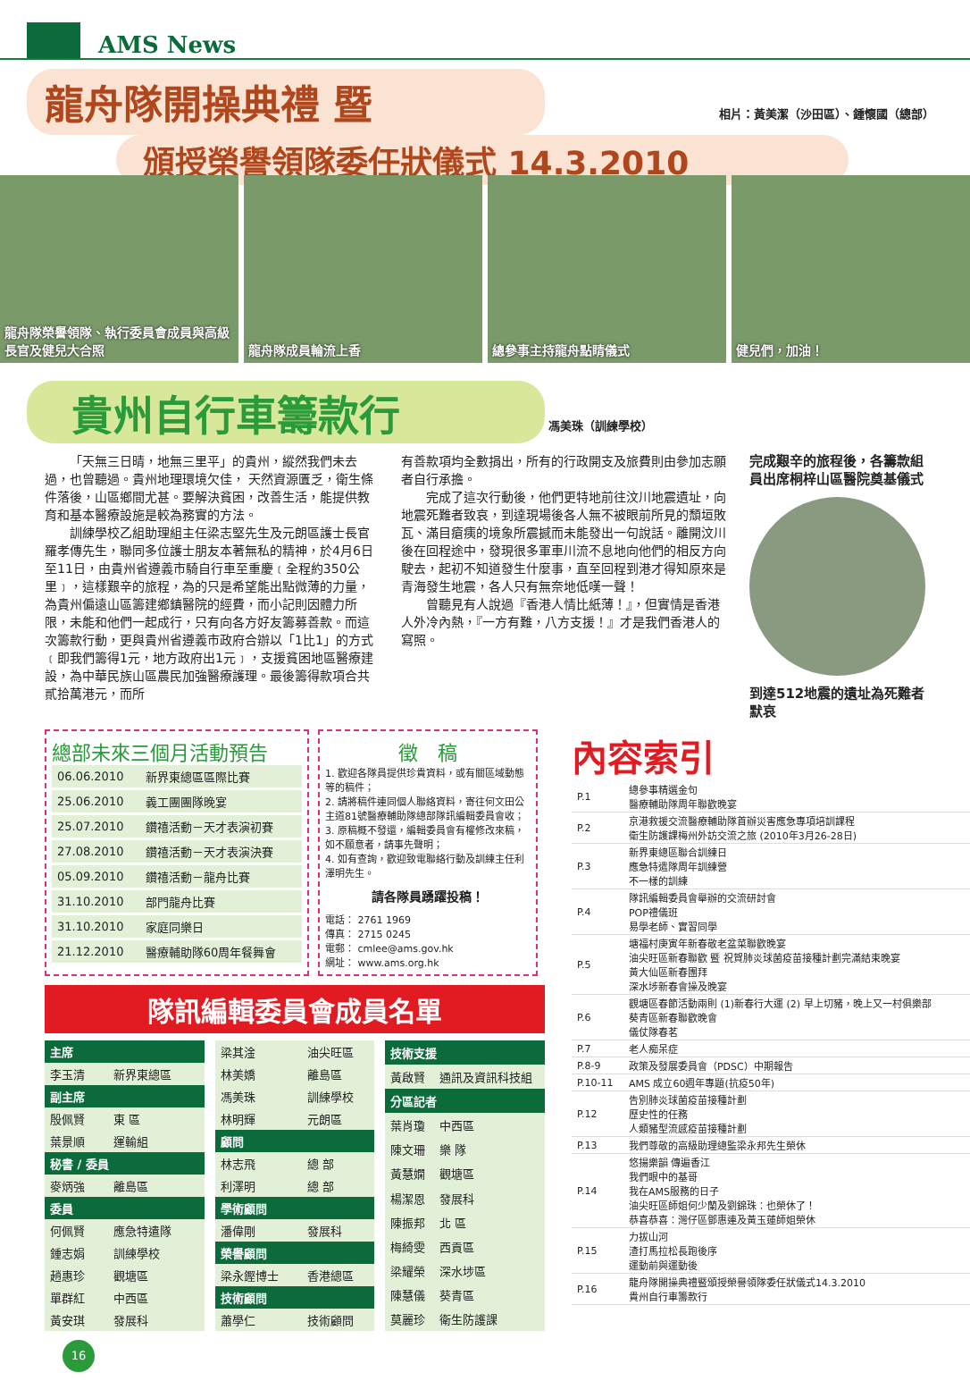AMS News
龍舟隊開操典禮 暨
頒授榮譽領隊委任狀儀式 14.3.2010
相片：黃美潔（沙田區）、鍾懷國（總部）
龍舟隊榮譽領隊、執行委員會成員與高級長官及健兒大合照
龍舟隊成員輪流上香 總參事主持龍舟點睛儀式 健兒們，加油！
貴州自行車籌款行
馮美珠（訓練學校）
「天無三日晴，地無三里平」的貴州，縱然我們未去過，也曾聽過。貴州地理環境欠佳， 天然資源匱乏，衛生條件落後，山區鄉間尤甚。要解決貧困，改善生活，能提供教育和基本醫療設施是較為務實的方法。
訓練學校乙組助理組主任梁志堅先生及元朗區護士長官羅孝傳先生，聯同多位護士朋友本著無私的精神，於4月6日至11日，由貴州省遵義市騎自行車至重慶﹝全程約350公里﹞，這樣艱辛的旅程，為的只是希望能出點微薄的力量，為貴州偏遠山區籌建鄉鎮醫院的經費，而小記則因體力所限，未能和他們一起成行，只有向各方好友籌募善款。而這次籌款行動，更與貴州省遵義市政府合辦以「1比1」的方式﹝即我們籌得1元，地方政府出1元﹞，支援貧困地區醫療建設，為中華民族山區農民加強醫療護理。最後籌得款項合共貳拾萬港元，而所
有善款項均全數捐出，所有的行政開支及旅費則由參加志願者自行承擔。
完成了這次行動後，他們更特地前往汶川地震遺址，向地震死難者致哀，到達現場後各人無不被眼前所見的頹垣敗瓦、滿目瘡痍的境象所震撼而未能發出一句說話。離開汶川後在回程途中，發現很多軍車川流不息地向他們的相反方向駛去，起初不知道發生什麼事，直至回程到港才得知原來是青海發生地震，各人只有無奈地低嘆一聲！
曾聽見有人說過『香港人情比紙薄！』，但實情是香港人外冷內熱，『一方有難，八方支援！』才是我們香港人的寫照。
完成艱辛的旅程後，各籌款組員出席桐梓山區醫院奠基儀式
到達512地震的遺址為死難者默哀
總部未來三個月活動預告
| 06.06.2010 | 新界東總區區際比賽 |
| 25.06.2010 | 義工團團隊晚宴 |
| 25.07.2010 | 鑽禧活動－天才表演初賽 |
| 27.08.2010 | 鑽禧活動－天才表演決賽 |
| 05.09.2010 | 鑽禧活動－龍舟比賽 |
| 31.10.2010 | 部門龍舟比賽 |
| 31.10.2010 | 家庭同樂日 |
| 21.12.2010 | 醫療輔助隊60周年餐舞會 |
徵　稿
1. 歡迎各隊員提供珍貴資料，或有關區域動態等的稿件；
2. 請將稿件連同個人聯絡資料，寄往何文田公主道81號醫療輔助隊總部隊訊編輯委員會收；
3. 原稿概不發還，編輯委員會有權修改來稿，如不願意者，請事先聲明；
4. 如有查詢，歡迎致電聯絡行動及訓練主任利澤明先生。
請各隊員踴躍投稿！
電話： 2761 1969
傳真： 2715 0245
電郵： cmlee@ams.gov.hk
網址： www.ams.org.hk
隊訊編輯委員會成員名單
| 主席 | |
| --- | --- |
| 李玉清 | 新界東總區 |
| 副主席 | |
| 殷佩賢 | 東 區 |
| 葉景順 | 運輸組 |
| 秘書 / 委員 | |
| 麥炳強 | 離島區 |
| 委員 | |
| 何佩賢 | 應急特遣隊 |
| 鍾志娟 | 訓練學校 |
| 趙惠珍 | 觀塘區 |
| 單群紅 | 中西區 |
| 黃安琪 | 發展科 |
| 梁其淦 | 油尖旺區 |
| 林美嬌 | 離島區 |
| 馮美珠 | 訓練學校 |
| 林明輝 | 元朗區 |
| 顧問 | |
| 林志飛 | 總 部 |
| 利澤明 | 總 部 |
| 學術顧問 | |
| 潘偉剛 | 發展科 |
| 榮譽顧問 | |
| 梁永鏗博士 | 香港總區 |
| 技術顧問 | |
| 蕭學仁 | 技術顧問 |
| 技術支援 | |
| --- | --- |
| 黃啟賢 | 通訊及資訊科技組 |
| 分區記者 | |
| 葉肖瓊 | 中西區 |
| 陳文珊 | 樂 隊 |
| 黃慧嫻 | 觀塘區 |
| 楊潔恩 | 發展科 |
| 陳振邦 | 北 區 |
| 梅綺雯 | 西貢區 |
| 梁耀榮 | 深水埗區 |
| 陳慧儀 | 葵青區 |
| 莫麗珍 | 衛生防護課 |
16
內容索引
| P.1 | 總參事精選金句 醫療輔助隊周年聯歡晚宴 |
| P.2 | 京港救援交流醫療輔助隊首辦災害應急專項培訓課程 衛生防護課梅州外訪交流之旅 (2010年3月26-28日) |
| P.3 | 新界東總區聯合訓練日 應急特遣隊周年訓練營 不一樣的訓練 |
| P.4 | 隊訊編輯委員會舉辦的交流研討會 POP禮儀班 易學老師、實習同學 |
| P.5 | 塘福村庚寅年新春敬老盆菜聯歡晚宴 油尖旺區新春聯歡 暨 祝賀肺炎球菌疫苗接種計劃完滿結束晚宴 黃大仙區新春團拜 深水埗新春會操及晚宴 |
| P.6 | 觀塘區春節活動兩則 (1)新春行大運 (2) 早上切豬，晚上又一村俱樂部 葵青區新春聯歡晚會 儀仗隊春茗 |
| P.7 | 老人痴呆症 |
| P.8-9 | 政策及發展委員會（PDSC）中期報告 |
| P.10-11 | AMS 成立60週年專題(抗疫50年) |
| P.12 | 告別肺炎球菌疫苗接種計劃 歷史性的任務 人類豬型流感疫苗接種計劃 |
| P.13 | 我們尊敬的高級助理總監梁永邦先生榮休 |
| P.14 | 悠揚樂韻 傳遍香江 我們眼中的基哥 我在AMS服務的日子 油尖旺區師姐何少蘭及劉錦珠：也榮休了！ 恭喜恭喜：灣仔區鄧惠連及黃玉蓮師姐榮休 |
| P.15 | 力拔山河 渣打馬拉松長跑後序 運動前與運動後 |
| P.16 | 龍舟隊開操典禮暨頒授榮譽領隊委任狀儀式14.3.2010 貴州自行車籌款行 |